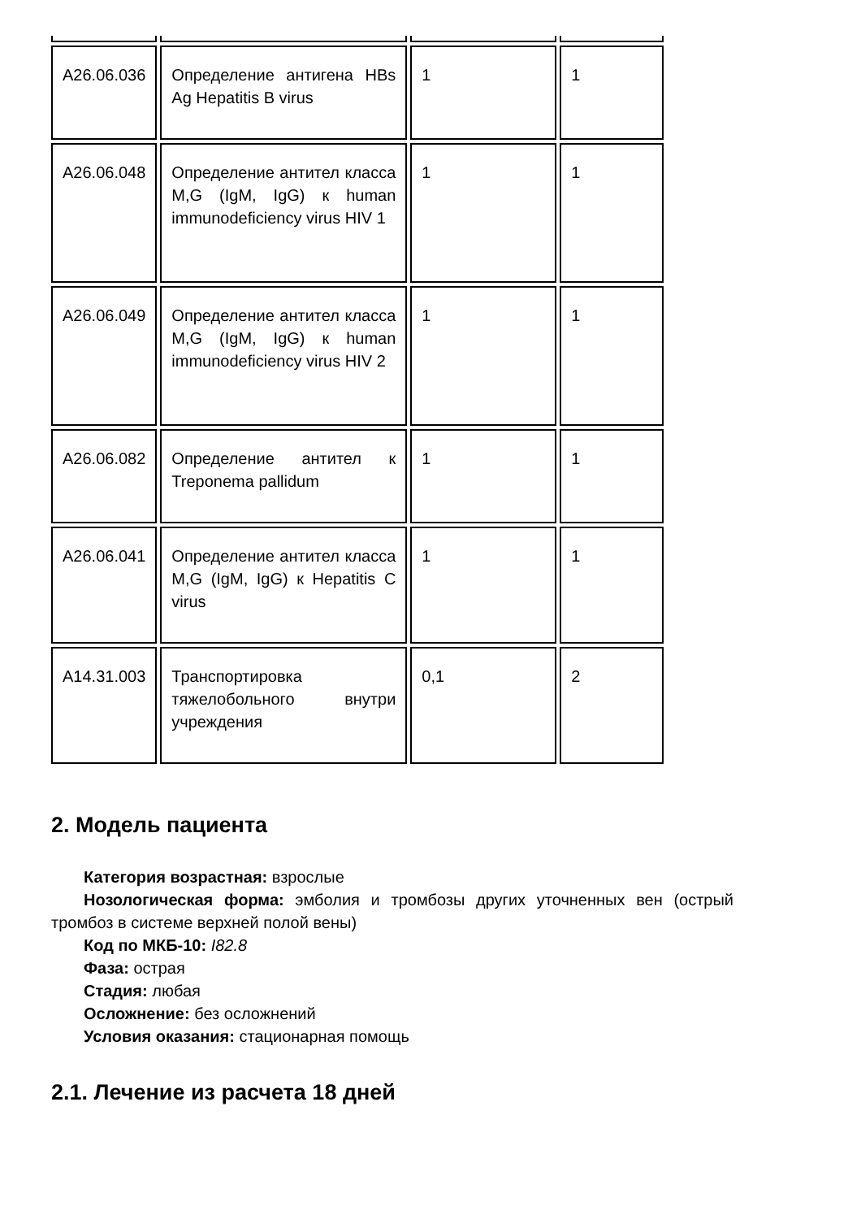| A26.06.036 | Определение антигена HBs Ag Hepatitis B virus | 1 | 1 |
| A26.06.048 | Определение антител класса M,G (IgM, IgG) к human immunodeficiency virus HIV 1 | 1 | 1 |
| A26.06.049 | Определение антител класса M,G (IgM, IgG) к human immunodeficiency virus HIV 2 | 1 | 1 |
| A26.06.082 | Определение антител к Treponema pallidum | 1 | 1 |
| A26.06.041 | Определение антител класса M,G (IgM, IgG) к Hepatitis C virus | 1 | 1 |
| A14.31.003 | Транспортировка тяжелобольного внутри учреждения | 0,1 | 2 |
2. Модель пациента
Категория возрастная: взрослые
Нозологическая форма: эмболия и тромбозы других уточненных вен (острый тромбоз в системе верхней полой вены)
Код по МКБ-10: I82.8
Фаза: острая
Стадия: любая
Осложнение: без осложнений
Условия оказания: стационарная помощь
2.1. Лечение из расчета 18 дней